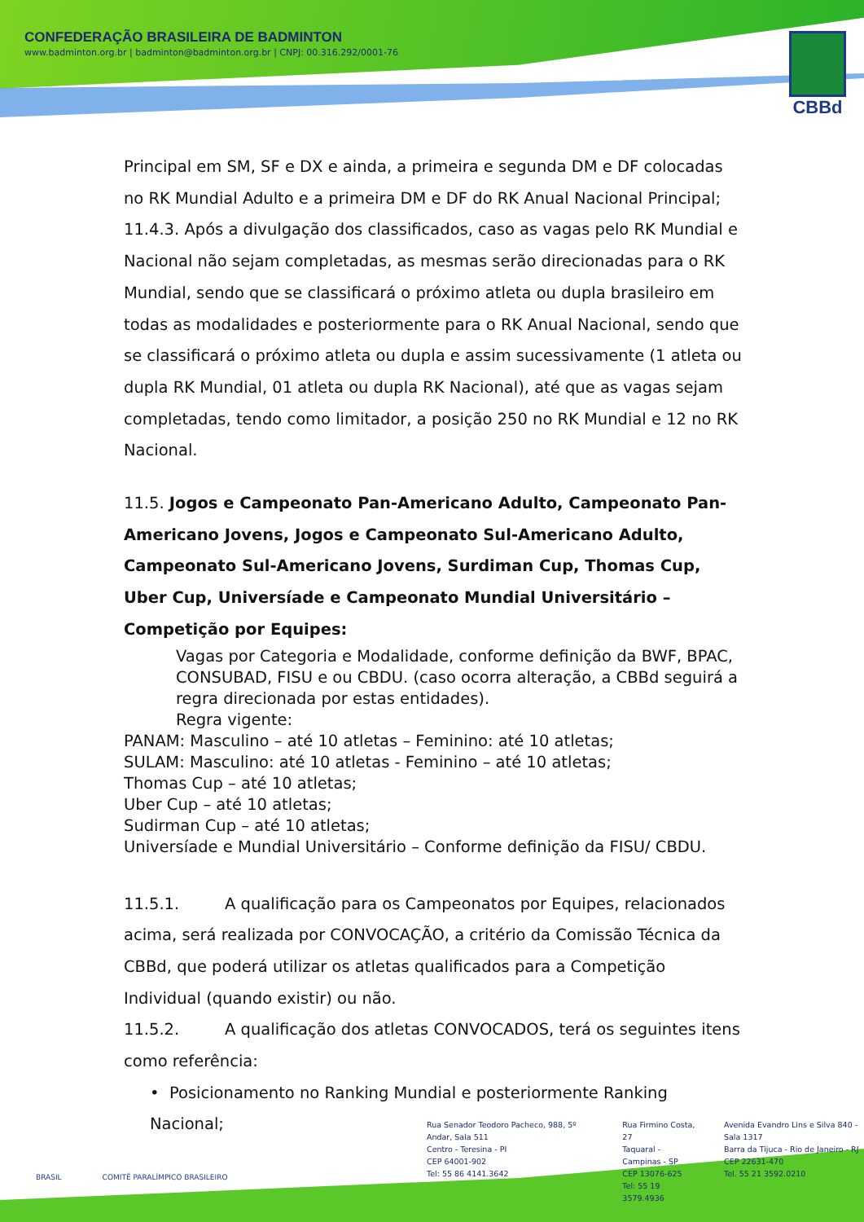CONFEDERAÇÃO BRASILEIRA DE BADMINTON
www.badminton.org.br | badminton@badminton.org.br | CNPJ: 00.316.292/0001-76
CBBd
Principal em SM, SF e DX e ainda, a primeira e segunda DM e DF colocadas no RK Mundial Adulto e a primeira DM e DF do RK Anual Nacional Principal;
11.4.3. Após a divulgação dos classificados, caso as vagas pelo RK Mundial e Nacional não sejam completadas, as mesmas serão direcionadas para o RK Mundial, sendo que se classificará o próximo atleta ou dupla brasileiro em todas as modalidades e posteriormente para o RK Anual Nacional, sendo que se classificará o próximo atleta ou dupla e assim sucessivamente (1 atleta ou dupla RK Mundial, 01 atleta ou dupla RK Nacional), até que as vagas sejam completadas, tendo como limitador, a posição 250 no RK Mundial e 12 no RK Nacional.
11.5. Jogos e Campeonato Pan-Americano Adulto, Campeonato Pan-Americano Jovens, Jogos e Campeonato Sul-Americano Adulto, Campeonato Sul-Americano Jovens, Surdiman Cup, Thomas Cup, Uber Cup, Universíade e Campeonato Mundial Universitário – Competição por Equipes:
Vagas por Categoria e Modalidade, conforme definição da BWF, BPAC, CONSUBAD, FISU e ou CBDU. (caso ocorra alteração, a CBBd seguirá a regra direcionada por estas entidades).
Regra vigente:
PANAM: Masculino – até 10 atletas – Feminino: até 10 atletas;
SULAM: Masculino: até 10 atletas - Feminino – até 10 atletas;
Thomas Cup – até 10 atletas;
Uber Cup – até 10 atletas;
Sudirman Cup – até 10 atletas;
Universíade e Mundial Universitário – Conforme definição da FISU/ CBDU.
11.5.1. A qualificação para os Campeonatos por Equipes, relacionados acima, será realizada por CONVOCAÇÃO, a critério da Comissão Técnica da CBBd, que poderá utilizar os atletas qualificados para a Competição Individual (quando existir) ou não.
11.5.2. A qualificação dos atletas CONVOCADOS, terá os seguintes itens como referência:
• Posicionamento no Ranking Mundial e posteriormente Ranking Nacional;
BRASIL COMITÊ PARALÍMPICO BRASILEIRO
Rua Senador Teodoro Pacheco, 988, 5º Andar, Sala 511
Centro - Teresina - PI
CEP 64001-902
Tel: 55 86 4141.3642
Rua Firmino Costa, 27
Taquaral - Campinas - SP
CEP 13076-625
Tel: 55 19 3579.4936
Avenida Evandro Lins e Silva 840 - Sala 1317
Barra da Tijuca - Rio de Janeiro - RJ
CEP 22631-470
Tel. 55 21 3592.0210